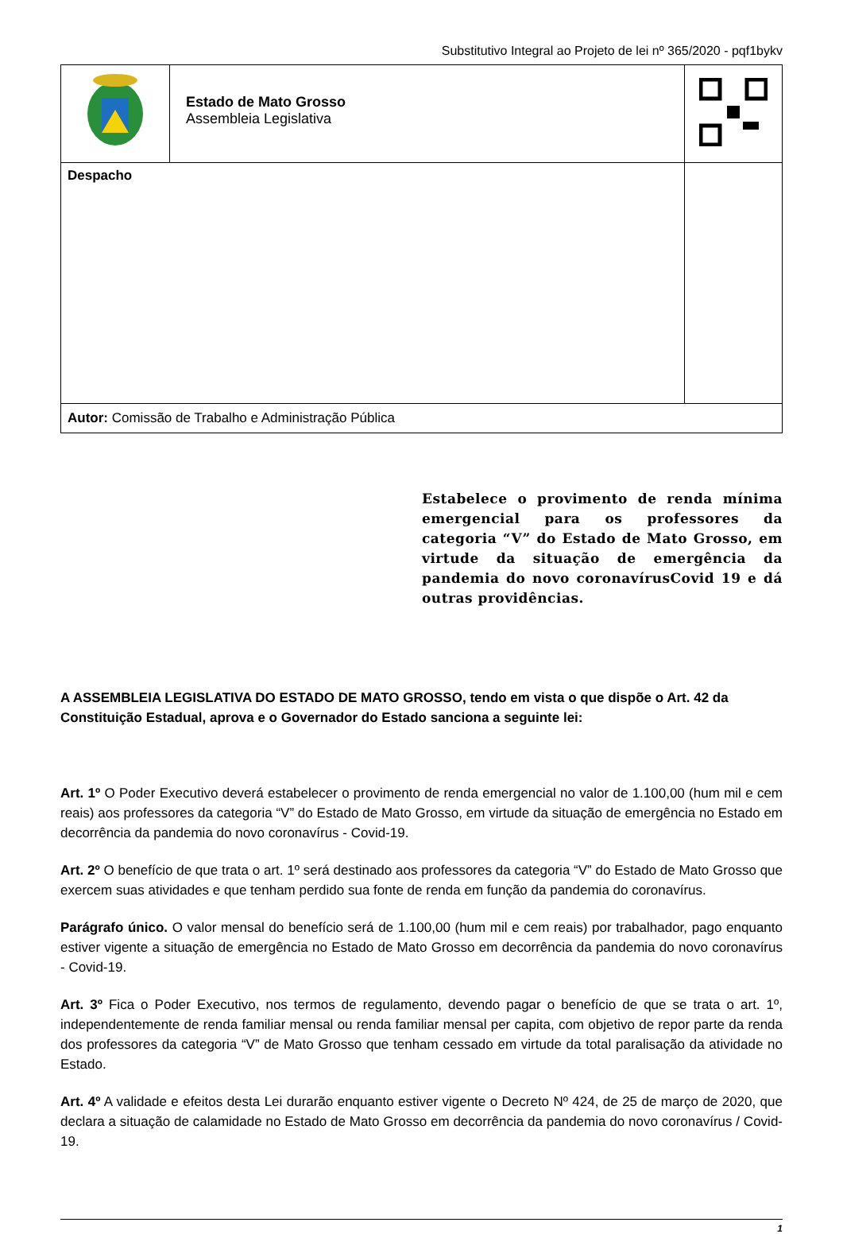Substitutivo Integral ao Projeto de lei nº 365/2020 - pqf1bykv
| | Estado de Mato Grosso Assembleia Legislativa | | |
| Despacho | | | |
| Autor: Comissão de Trabalho e Administração Pública | | | |
Estabelece o provimento de renda mínima emergencial para os professores da categoria “V” do Estado de Mato Grosso, em virtude da situação de emergência da pandemia do novo coronavírusCovid 19 e dá outras providências.
A ASSEMBLEIA LEGISLATIVA DO ESTADO DE MATO GROSSO, tendo em vista o que dispõe o Art. 42 da Constituição Estadual, aprova e o Governador do Estado sanciona a seguinte lei:
Art. 1º O Poder Executivo deverá estabelecer o provimento de renda emergencial no valor de 1.100,00 (hum mil e cem reais) aos professores da categoria “V” do Estado de Mato Grosso, em virtude da situação de emergência no Estado em decorrência da pandemia do novo coronavírus - Covid-19.
Art. 2º O benefício de que trata o art. 1º será destinado aos professores da categoria “V” do Estado de Mato Grosso que exercem suas atividades e que tenham perdido sua fonte de renda em função da pandemia do coronavírus.
Parágrafo único. O valor mensal do benefício será de 1.100,00 (hum mil e cem reais) por trabalhador, pago enquanto estiver vigente a situação de emergência no Estado de Mato Grosso em decorrência da pandemia do novo coronavírus - Covid-19.
Art. 3º Fica o Poder Executivo, nos termos de regulamento, devendo pagar o benefício de que se trata o art. 1º, independentemente de renda familiar mensal ou renda familiar mensal per capita, com objetivo de repor parte da renda dos professores da categoria “V” de Mato Grosso que tenham cessado em virtude da total paralisação da atividade no Estado.
Art. 4º A validade e efeitos desta Lei durarão enquanto estiver vigente o Decreto Nº 424, de 25 de março de 2020, que declara a situação de calamidade no Estado de Mato Grosso em decorrência da pandemia do novo coronavírus / Covid-19.
1